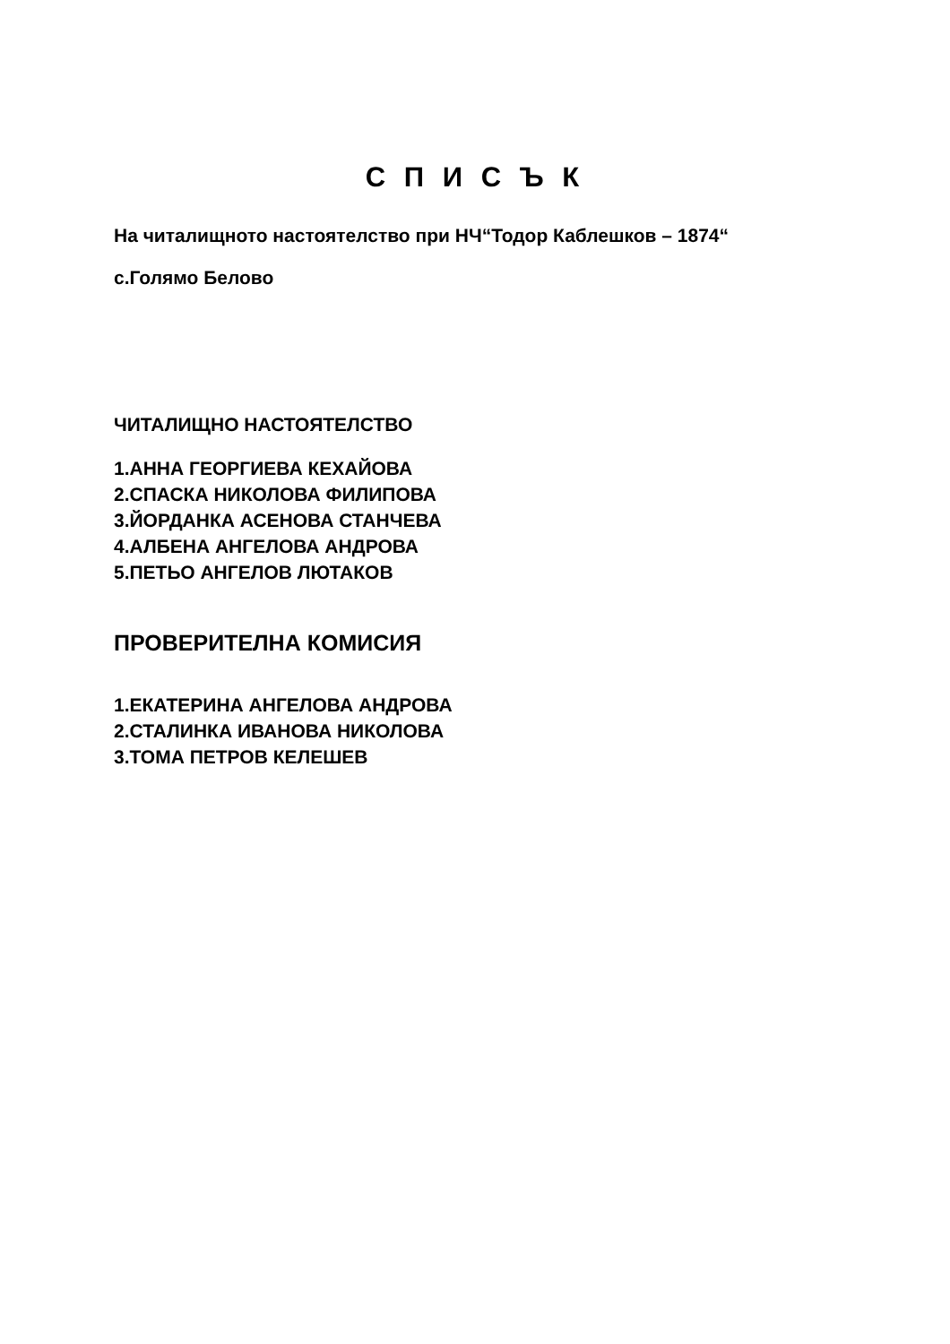С П И С Ъ К
На читалищното настоятелство при НЧ“Тодор Каблешков – 1874“
с.Голямо Белово
ЧИТАЛИЩНО НАСТОЯТЕЛСТВО
1.АННА ГЕОРГИЕВА КЕХАЙОВА
2.СПАСКА НИКОЛОВА ФИЛИПОВА
3.ЙОРДАНКА АСЕНОВА СТАНЧЕВА
4.АЛБЕНА АНГЕЛОВА АНДРОВА
5.ПЕТЬО АНГЕЛОВ ЛЮТАКОВ
ПРОВЕРИТЕЛНА КОМИСИЯ
1.ЕКАТЕРИНА АНГЕЛОВА АНДРОВА
2.СТАЛИНКА ИВАНОВА НИКОЛОВА
3.ТОМА ПЕТРОВ КЕЛЕШЕВ